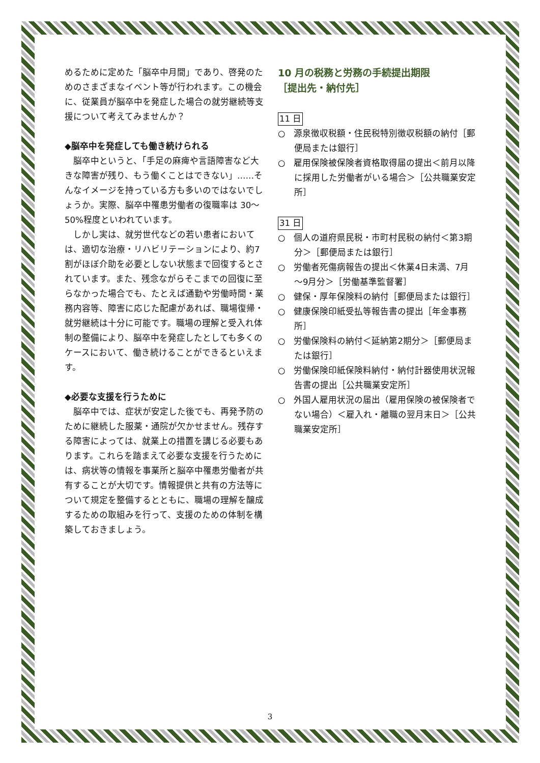めるために定めた「脳卒中月間」であり、啓発のためのさまざまなイベント等が行われます。この機会に、従業員が脳卒中を発症した場合の就労継続等支援について考えてみませんか？
◆脳卒中を発症しても働き続けられる
　脳卒中というと、「手足の麻痺や言語障害など大きな障害が残り、もう働くことはできない」……そんなイメージを持っている方も多いのではないでしょうか。実際、脳卒中罹患労働者の復職率は 30～50%程度といわれています。
　しかし実は、就労世代などの若い患者においては、適切な治療・リハビリテーションにより、約7割がほぼ介助を必要としない状態まで回復するとされています。また、残念ながらそこまでの回復に至らなかった場合でも、たとえば通勤や労働時間・業務内容等、障害に応じた配慮があれば、職場復帰・就労継続は十分に可能です。職場の理解と受入れ体制の整備により、脳卒中を発症したとしても多くのケースにおいて、働き続けることができるといえます。
◆必要な支援を行うために
　脳卒中では、症状が安定した後でも、再発予防のために継続した服薬・通院が欠かせません。残存する障害によっては、就業上の措置を講じる必要もあります。これらを踏まえて必要な支援を行うためには、病状等の情報を事業所と脳卒中罹患労働者が共有することが大切です。情報提供と共有の方法等について規定を整備するとともに、職場の理解を醸成するための取組みを行って、支援のための体制を構築しておきましょう。
10 月の税務と労務の手続提出期限
［提出先・納付先］
11 日
○　源泉徴収税額・住民税特別徴収税額の納付［郵便局または銀行］
○　雇用保険被保険者資格取得届の提出＜前月以降に採用した労働者がいる場合＞［公共職業安定所］
31 日
○　個人の道府県民税・市町村民税の納付＜第3期分＞［郵便局または銀行］
○　労働者死傷病報告の提出＜休業4日未満、7月～9月分＞［労働基準監督署］
○　健保・厚年保険料の納付［郵便局または銀行］
○　健康保険印紙受払等報告書の提出［年金事務所］
○　労働保険料の納付＜延納第2期分＞［郵便局または銀行］
○　労働保険印紙保険料納付・納付計器使用状況報告書の提出［公共職業安定所］
○　外国人雇用状況の届出（雇用保険の被保険者でない場合）＜雇入れ・離職の翌月末日＞［公共職業安定所］
3